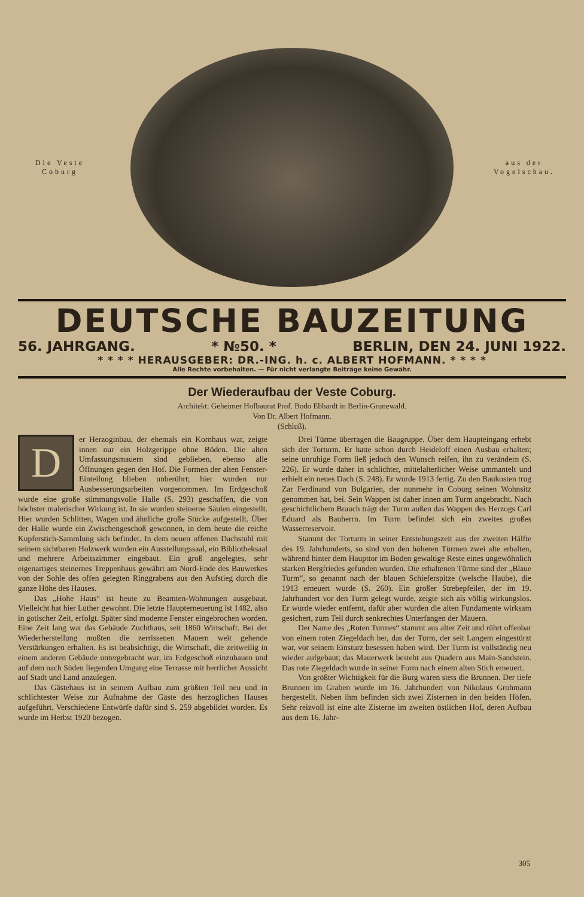Die Veste
Coburg
aus der
Vogelschau.
DEUTSCHE BAUZEITUNG
56. JAHRGANG. * №50. * BERLIN, DEN 24. JUNI 1922.
* * * * HERAUSGEBER: DR.-ING. h. c. ALBERT HOFMANN. * * * *
Alle Rechte vorbehalten. — Für nicht verlangte Beiträge keine Gewähr.
Der Wiederaufbau der Veste Coburg.
Architekt: Geheimer Hofbaurat Prof. Bodo Ebhardt in Berlin-Grunewald.
Von Dr. Albert Hofmann.
(Schluß).
Der Herzoginbau, der ehemals ein Kornhaus war, zeigte innen nur ein Holzgerippe ohne Böden. Die alten Umfassungsmauern sind geblieben, ebenso alle Öffnungen gegen den Hof. Die Formen der alten Fenster-Einteilung blieben unberührt; hier wurden nur Ausbesserungsarbeiten vorgenommen. Im Erdgeschoß wurde eine große stimmungsvolle Halle (S. 293) geschaffen, die von höchster malerischer Wirkung ist. In sie wurden steinerne Säulen eingestellt. Hier wurden Schlitten, Wagen und ähnliche große Stücke aufgestellt. Über der Halle wurde ein Zwischengeschoß gewonnen, in dem heute die reiche Kupferstich-Sammlung sich befindet. In dem neuen offenen Dachstuhl mit seinem sichtbaren Holzwerk wurden ein Ausstellungssaal, ein Bibliotheksaal und mehrere Arbeitszimmer eingebaut. Ein groß angelegtes, sehr eigenartiges steinernes Treppenhaus gewährt am Nord-Ende des Bauwerkes von der Sohle des offen gelegten Ringgrabens aus den Aufstieg durch die ganze Höhe des Hauses.
Das „Hohe Haus“ ist heute zu Beamten-Wohnungen ausgebaut. Vielleicht hat hier Luther gewohnt. Die letzte Haupterneuerung ist 1482, also in gotischer Zeit, erfolgt. Später sind moderne Fenster eingebrochen worden. Eine Zeit lang war das Gebäude Zuchthaus, seit 1860 Wirtschaft. Bei der Wiederherstellung mußten die zerrissenen Mauern weit gehende Verstärkungen erhalten. Es ist beabsichtigt, die Wirtschaft, die zeitweilig in einem anderen Gebäude untergebracht war, im Erdgeschoß einzubauen und auf dem nach Süden liegenden Umgang eine Terrasse mit herrlicher Aussicht auf Stadt und Land anzulegen.
Das Gästehaus ist in seinem Aufbau zum größten Teil neu und in schlichtester Weise zur Aufnahme der Gäste des herzoglichen Hauses aufgeführt. Verschiedene Entwürfe dafür sind S. 259 abgebildet worden. Es wurde im Herbst 1920 bezogen.
Drei Türme überragen die Baugruppe. Über dem Haupteingang erhebt sich der Torturm. Er hatte schon durch Heideloff einen Ausbau erhalten; seine unruhige Form ließ jedoch den Wunsch reifen, ihn zu verändern (S. 226). Er wurde daher in schlichter, mittelalterlicher Weise ummantelt und erhielt ein neues Dach (S. 248). Er wurde 1913 fertig. Zu den Baukosten trug Zar Ferdinand von Bulgarien, der nunmehr in Coburg seinen Wohnsitz genommen hat, bei. Sein Wappen ist daher innen am Turm angebracht. Nach geschichtlichem Brauch trägt der Turm außen das Wappen des Herzogs Carl Eduard als Bauherrn. Im Turm befindet sich ein zweites großes Wasserreservoir.
Stammt der Torturm in seiner Entstehungszeit aus der zweiten Hälfte des 19. Jahrhunderts, so sind von den höheren Türmen zwei alte erhalten, während hinter dem Haupttor im Boden gewaltige Reste eines ungewöhnlich starken Bergfriedes gefunden wurden. Die erhaltenen Türme sind der „Blaue Turm“, so genannt nach der blauen Schieferspitze (welsche Haube), die 1913 erneuert wurde (S. 260). Ein großer Strebepfeiler, der im 19. Jahrhundert vor den Turm gelegt wurde, zeigte sich als völlig wirkungslos. Er wurde wieder entfernt, dafür aber wurden die alten Fundamente wirksam gesichert, zum Teil durch senkrechtes Unterfangen der Mauern.
Der Name des „Roten Turmes“ stammt aus alter Zeit und rührt offenbar von einem roten Ziegeldach her, das der Turm, der seit Langem eingestürzt war, vor seinem Einsturz besessen haben wird. Der Turm ist vollständig neu wieder aufgebaut; das Mauerwerk besteht aus Quadern aus Main-Sandstein. Das rote Ziegeldach wurde in seiner Form nach einem alten Stich erneuert.
Von größter Wichtigkeit für die Burg waren stets die Brunnen. Der tiefe Brunnen im Graben wurde im 16. Jahrhundert von Nikolaus Grohmann hergestellt. Neben ihm befinden sich zwei Zisternen in den beiden Höfen. Sehr reizvoll ist eine alte Zisterne im zweiten östlichen Hof, deren Aufbau aus dem 16. Jahr-
305